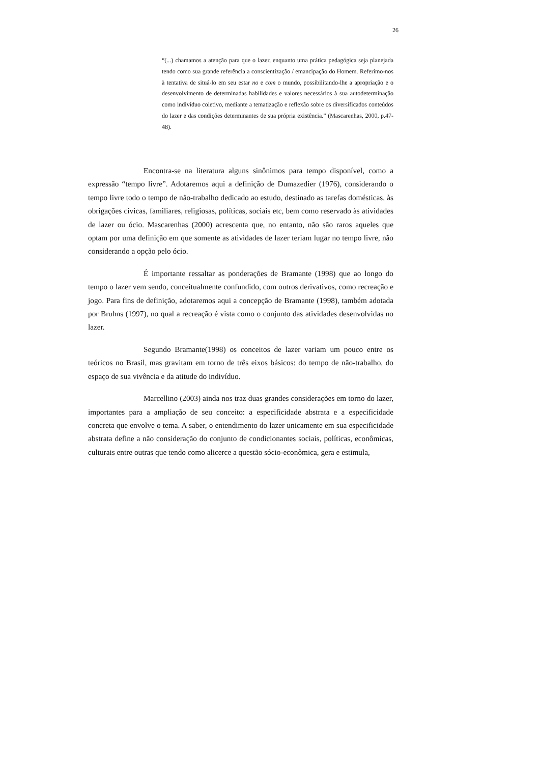26
“(...) chamamos a atenção para que o lazer, enquanto uma prática pedagógica seja planejada tendo como sua grande referência a conscientização / emancipação do Homem. Referimo-nos à tentativa de situá-lo em seu estar no e com o mundo, possibilitando-lhe a apropriação e o desenvolvimento de determinadas habilidades e valores necessários à sua autodeterminação como indivíduo coletivo, mediante a tematização e reflexão sobre os diversificados conteúdos do lazer e das condições determinantes de sua própria existência.” (Mascarenhas, 2000, p.47-48).
Encontra-se na literatura alguns sinônimos para tempo disponível, como a expressão “tempo livre”. Adotaremos aqui a definição de Dumazedier (1976), considerando o tempo livre todo o tempo de não-trabalho dedicado ao estudo, destinado as tarefas domésticas, às obrigações cívicas, familiares, religiosas, políticas, sociais etc, bem como reservado às atividades de lazer ou ócio. Mascarenhas (2000) acrescenta que, no entanto, não são raros aqueles que optam por uma definição em que somente as atividades de lazer teriam lugar no tempo livre, não considerando a opção pelo ócio.
É importante ressaltar as ponderações de Bramante (1998) que ao longo do tempo o lazer vem sendo, conceitualmente confundido, com outros derivativos, como recreação e jogo. Para fins de definição, adotaremos aqui a concepção de Bramante (1998), também adotada por Bruhns (1997), no qual a recreação é vista como o conjunto das atividades desenvolvidas no lazer.
Segundo Bramante(1998) os conceitos de lazer variam um pouco entre os teóricos no Brasil, mas gravitam em torno de três eixos básicos: do tempo de não-trabalho, do espaço de sua vivência e da atitude do indivíduo.
Marcellino (2003) ainda nos traz duas grandes considerações em torno do lazer, importantes para a ampliação de seu conceito: a especificidade abstrata e a especificidade concreta que envolve o tema. A saber, o entendimento do lazer unicamente em sua especificidade abstrata define a não consideração do conjunto de condicionantes sociais, políticas, econômicas, culturais entre outras que tendo como alicerce a questão sócio-econômica, gera e estimula,